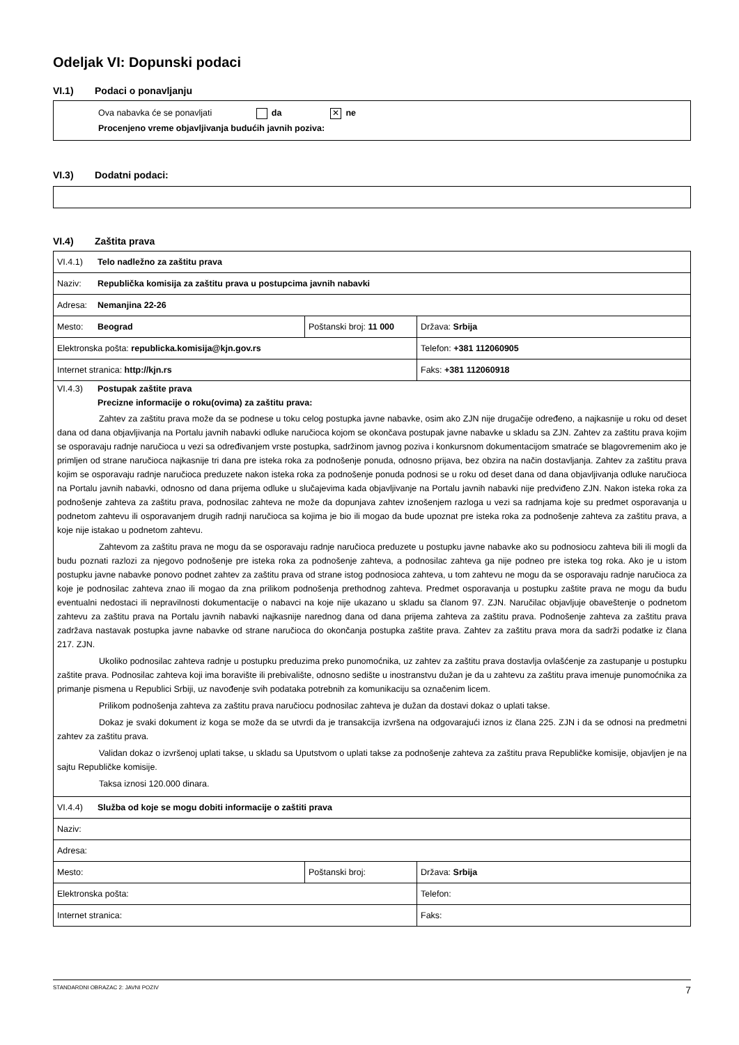Odeljak VI: Dopunski podaci
VI.1) Podaci o ponavljanju
Ova nabavka će se ponavljati da ✕ ne
Procenjeno vreme objavljivanja budućih javnih poziva:
VI.3) Dodatni podaci:
VI.4) Zaštita prava
| VI.4.1) Telo nadležno za zaštitu prava | | |
| Naziv: Republička komisija za zaštitu prava u postupcima javnih nabavki | | |
| Adresa: Nemanjina 22-26 | | |
| Mesto: Beograd | Poštanski broj: 11 000 | Država: Srbija |
| Elektronska pošta: republicka.komisija@kjn.gov.rs | | Telefon: +381 112060905 |
| Internet stranica: http://kjn.rs | | Faks: +381 112060918 |
| VI.4.3) Postupak zaštite prava Precizne informacije o roku(ovima) za zaštitu prava: Zahtev za zaštitu prava može da se podnese u toku celog postupka javne nabavke, osim ako ZJN nije drugačije određeno, a najkasnije u roku od deset dana od dana objavljivanja na Portalu javnih nabavki odluke naručioca kojom se okončava postupak javne nabavke u skladu sa ZJN. Zahtev za zaštitu prava kojim se osporavaju radnje naručioca u vezi sa određivanjem vrste postupka, sadržinom javnog poziva i konkursnom dokumentacijom smatraće se blagovremenim ako je primljen od strane naručioca najkasnije tri dana pre isteka roka za podnošenje ponuda, odnosno prijava, bez obzira na način dostavljanja. Zahtev za zaštitu prava kojim se osporavaju radnje naručioca preduzete nakon isteka roka za podnošenje ponuda podnosi se u roku od deset dana od dana objavljivanja odluke naručioca na Portalu javnih nabavki, odnosno od dana prijema odluke u slučajevima kada objavljivanje na Portalu javnih nabavki nije predviđeno ZJN. Nakon isteka roka za podnošenje zahteva za zaštitu prava, podnosilac zahteva ne može da dopunjava zahtev iznošenjem razloga u vezi sa radnjama koje su predmet osporavanja u podnetom zahtevu ili osporavanjem drugih radnji naručioca sa kojima je bio ili mogao da bude upoznat pre isteka roka za podnošenje zahteva za zaštitu prava, a koje nije istakao u podnetom zahtevu. Zahtevom za zaštitu prava ne mogu da se osporavaju radnje naručioca preduzete u postupku javne nabavke ako su podnosiocu zahteva bili ili mogli da budu poznati razlozi za njegovo podnošenje pre isteka roka za podnošenje zahteva, a podnosilac zahteva ga nije podneo pre isteka tog roka. Ako je u istom postupku javne nabavke ponovo podnet zahtev za zaštitu prava od strane istog podnosioca zahteva, u tom zahtevu ne mogu da se osporavaju radnje naručioca za koje je podnosilac zahteva znao ili mogao da zna prilikom podnošenja prethodnog zahteva. Predmet osporavanja u postupku zaštite prava ne mogu da budu eventualni nedostaci ili nepravilnosti dokumentacije o nabavci na koje nije ukazano u skladu sa članom 97. ZJN. Naručilac objavljuje obaveštenje o podnetom zahtevu za zaštitu prava na Portalu javnih nabavki najkasnije narednog dana od dana prijema zahteva za zaštitu prava. Podnošenje zahteva za zaštitu prava zadržava nastavak postupka javne nabavke od strane naručioca do okončanja postupka zaštite prava. Zahtev za zaštitu prava mora da sadrži podatke iz člana 217. ZJN. Ukoliko podnosilac zahteva radnje u postupku preduzima preko punomoćnika, uz zahtev za zaštitu prava dostavlja ovlašćenje za zastupanje u postupku zaštite prava. Podnosilac zahteva koji ima boravište ili prebivalište, odnosno sedište u inostranstvu dužan je da u zahtevu za zaštitu prava imenuje punomoćnika za primanje pismena u Republici Srbiji, uz navođenje svih podataka potrebnih za komunikaciju sa označenim licem. Prilikom podnošenja zahteva za zaštitu prava naručiocu podnosilac zahteva je dužan da dostavi dokaz o uplati takse. Dokaz je svaki dokument iz koga se može da se utvrdi da je transakcija izvršena na odgovarajući iznos iz člana 225. ZJN i da se odnosi na predmetni zahtev za zaštitu prava. Validan dokaz o izvršenoj uplati takse, u skladu sa Uputstvom o uplati takse za podnošenje zahteva za zaštitu prava Republičke komisije, objavljen je na sajtu Republičke komisije. Taksa iznosi 120.000 dinara. | | |
| VI.4.4) Služba od koje se mogu dobiti informacije o zaštiti prava | | |
| Naziv: | | |
| Adresa: | | |
| Mesto: | Poštanski broj: | Država: Srbija |
| Elektronska pošta: | | Telefon: |
| Internet stranica: | | Faks: |
STANDARDNI OBRAZAC 2: JAVNI POZIV 7